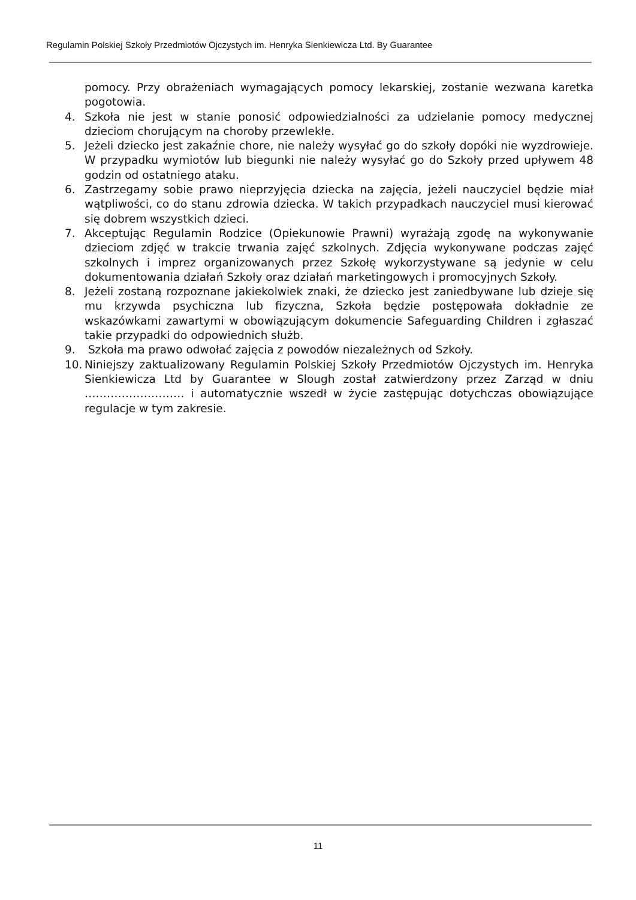Regulamin Polskiej Szkoły Przedmiotów Ojczystych im. Henryka Sienkiewicza Ltd. By Guarantee
pomocy. Przy obrażeniach wymagających pomocy lekarskiej, zostanie wezwana karetka pogotowia.
4. Szkoła nie jest w stanie ponosić odpowiedzialności za udzielanie pomocy medycznej dzieciom chorującym na choroby przewlekłe.
5. Jeżeli dziecko jest zakaźnie chore, nie należy wysyłać go do szkoły dopóki nie wyzdrowieje. W przypadku wymiotów lub biegunki nie należy wysyłać go do Szkoły przed upływem 48 godzin od ostatniego ataku.
6. Zastrzegamy sobie prawo nieprzyjęcia dziecka na zajęcia, jeżeli nauczyciel będzie miał wątpliwości, co do stanu zdrowia dziecka. W takich przypadkach nauczyciel musi kierować się dobrem wszystkich dzieci.
7. Akceptując Regulamin Rodzice (Opiekunowie Prawni) wyrażają zgodę na wykonywanie dzieciom zdjęć w trakcie trwania zajęć szkolnych. Zdjęcia wykonywane podczas zajęć szkolnych i imprez organizowanych przez Szkołę wykorzystywane są jedynie w celu dokumentowania działań Szkoły oraz działań marketingowych i promocyjnych Szkoły.
8. Jeżeli zostaną rozpoznane jakiekolwiek znaki, że dziecko jest zaniedbywane lub dzieje się mu krzywda psychiczna lub fizyczna, Szkoła będzie postępowała dokładnie ze wskazówkami zawartymi w obowiązującym dokumencie Safeguarding Children i zgłaszać takie przypadki do odpowiednich służb.
9. Szkoła ma prawo odwołać zajęcia z powodów niezależnych od Szkoły.
10.
Niniejszy zaktualizowany Regulamin Polskiej Szkoły Przedmiotów Ojczystych im. Henryka Sienkiewicza Ltd by Guarantee w Slough został zatwierdzony przez Zarząd w dniu ……………………… i automatycznie wszedł w życie zastępując dotychczas obowiązujące regulacje w tym zakresie.
11